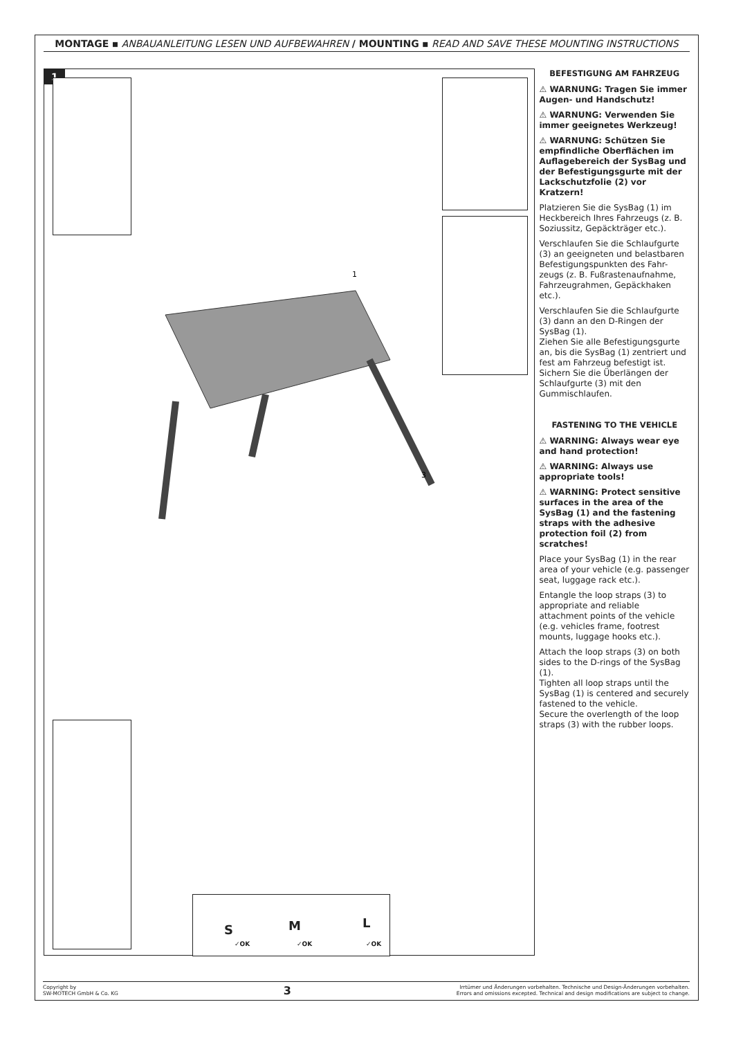MONTAGE ▪ ANBAUANLEITUNG LESEN UND AUFBEWAHREN / MOUNTING ▪ READ AND SAVE THESE MOUNTING INSTRUCTIONS
1
S M L
✓OK ✓OK ✓OK
1
3
BEFESTIGUNG AM FAHRZEUG
⚠ WARNUNG: Tragen Sie immer Augen- und Handschutz!
⚠ WARNUNG: Verwenden Sie immer geeignetes Werkzeug!
⚠ WARNUNG: Schützen Sie empfindliche Oberflächen im Auflagebereich der SysBag und der Befestigungsgurte mit der Lackschutzfolie (2) vor Kratzern!
Platzieren Sie die SysBag (1) im Heckbereich Ihres Fahrzeugs (z. B. Soziussitz, Gepäckträger etc.).
Verschlaufen Sie die Schlaufgurte (3) an geeigneten und belastbaren Befestigungspunkten des Fahr-zeugs (z. B. Fußrastenaufnahme, Fahrzeugrahmen, Gepäckhaken etc.).
Verschlaufen Sie die Schlaufgurte (3) dann an den D-Ringen der SysBag (1).
Ziehen Sie alle Befestigungsgurte an, bis die SysBag (1) zentriert und fest am Fahrzeug befestigt ist.
Sichern Sie die Überlängen der Schlaufgurte (3) mit den Gummischlaufen.
FASTENING TO THE VEHICLE
⚠ WARNING: Always wear eye and hand protection!
⚠ WARNING: Always use appropriate tools!
⚠ WARNING: Protect sensitive surfaces in the area of the SysBag (1) and the fastening straps with the adhesive protection foil (2) from scratches!
Place your SysBag (1) in the rear area of your vehicle (e.g. passenger seat, luggage rack etc.).
Entangle the loop straps (3) to appropriate and reliable attachment points of the vehicle (e.g. vehicles frame, footrest mounts, luggage hooks etc.).
Attach the loop straps (3) on both sides to the D-rings of the SysBag (1).
Tighten all loop straps until the SysBag (1) is centered and securely fastened to the vehicle.
Secure the overlength of the loop straps (3) with the rubber loops.
Copyright by
SW-MOTECH GmbH & Co. KG
3
Irrtümer und Änderungen vorbehalten. Technische und Design-Änderungen vorbehalten.
Errors and omissions excepted. Technical and design modifications are subject to change.